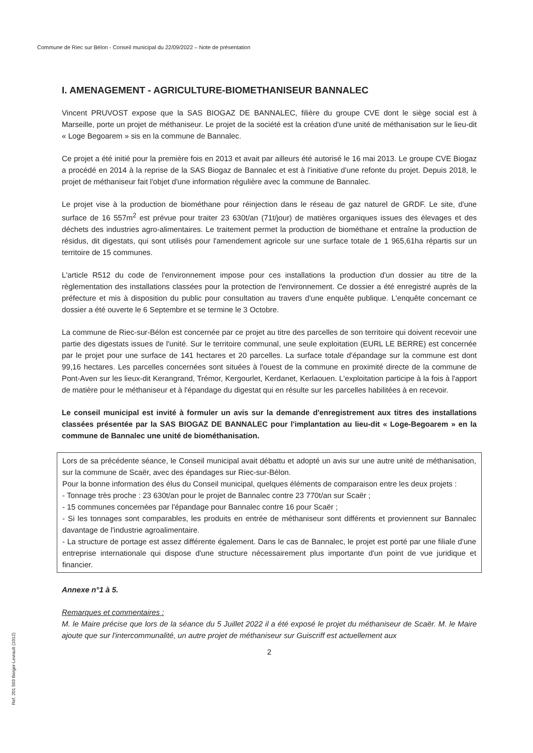Commune de Riec sur Bélon - Conseil municipal du 22/09/2022 – Note de présentation
I. AMENAGEMENT - AGRICULTURE-BIOMETHANISEUR BANNALEC
Vincent PRUVOST expose que la SAS BIOGAZ DE BANNALEC, filière du groupe CVE dont le siège social est à Marseille, porte un projet de méthaniseur. Le projet de la société est la création d'une unité de méthanisation sur le lieu-dit « Loge Begoarem » sis en la commune de Bannalec.
Ce projet a été initié pour la première fois en 2013 et avait par ailleurs été autorisé le 16 mai 2013. Le groupe CVE Biogaz a procédé en 2014 à la reprise de la SAS Biogaz de Bannalec et est à l'initiative d'une refonte du projet. Depuis 2018, le projet de méthaniseur fait l'objet d'une information régulière avec la commune de Bannalec.
Le projet vise à la production de biométhane pour réinjection dans le réseau de gaz naturel de GRDF. Le site, d'une surface de 16 557m<sup>2</sup> est prévue pour traiter 23 630t/an (71t/jour) de matières organiques issues des élevages et des déchets des industries agro-alimentaires. Le traitement permet la production de biométhane et entraîne la production de résidus, dit digestats, qui sont utilisés pour l'amendement agricole sur une surface totale de 1 965,61ha répartis sur un territoire de 15 communes.
L'article R512 du code de l'environnement impose pour ces installations la production d'un dossier au titre de la règlementation des installations classées pour la protection de l'environnement. Ce dossier a été enregistré auprès de la préfecture et mis à disposition du public pour consultation au travers d'une enquête publique. L'enquête concernant ce dossier a été ouverte le 6 Septembre et se termine le 3 Octobre.
La commune de Riec-sur-Bélon est concernée par ce projet au titre des parcelles de son territoire qui doivent recevoir une partie des digestats issues de l'unité. Sur le territoire communal, une seule exploitation (EURL LE BERRE) est concernée par le projet pour une surface de 141 hectares et 20 parcelles. La surface totale d'épandage sur la commune est dont 99,16 hectares. Les parcelles concernées sont situées à l'ouest de la commune en proximité directe de la commune de Pont-Aven sur les lieux-dit Kerangrand, Trémor, Kergourlet, Kerdanet, Kerlaouen. L'exploitation participe à la fois à l'apport de matière pour le méthaniseur et à l'épandage du digestat qui en résulte sur les parcelles habilitées à en recevoir.
Le conseil municipal est invité à formuler un avis sur la demande d'enregistrement aux titres des installations classées présentée par la SAS BIOGAZ DE BANNALEC pour l'implantation au lieu-dit « Loge-Begoarem » en la commune de Bannalec une unité de biométhanisation.
Lors de sa précédente séance, le Conseil municipal avait débattu et adopté un avis sur une autre unité de méthanisation, sur la commune de Scaër, avec des épandages sur Riec-sur-Bélon.
Pour la bonne information des élus du Conseil municipal, quelques éléments de comparaison entre les deux projets :
- Tonnage très proche : 23 630t/an pour le projet de Bannalec contre 23 770t/an sur Scaër ;
- 15 communes concernées par l'épandage pour Bannalec contre 16 pour Scaër ;
- Si les tonnages sont comparables, les produits en entrée de méthaniseur sont différents et proviennent sur Bannalec davantage de l'industrie agroalimentaire.
- La structure de portage est assez différente également. Dans le cas de Bannalec, le projet est porté par une filiale d'une entreprise internationale qui dispose d'une structure nécessairement plus importante d'un point de vue juridique et financier.
Annexe n°1 à 5.
Remarques et commentaires :
M. le Maire précise que lors de la séance du 5 Juillet 2022 il a été exposé le projet du méthaniseur de Scaër. M. le Maire ajoute que sur l'intercommunalité, un autre projet de méthaniseur sur Guiscriff est actuellement aux
2
Ref. 201 503 Berger-Levrault (1012)